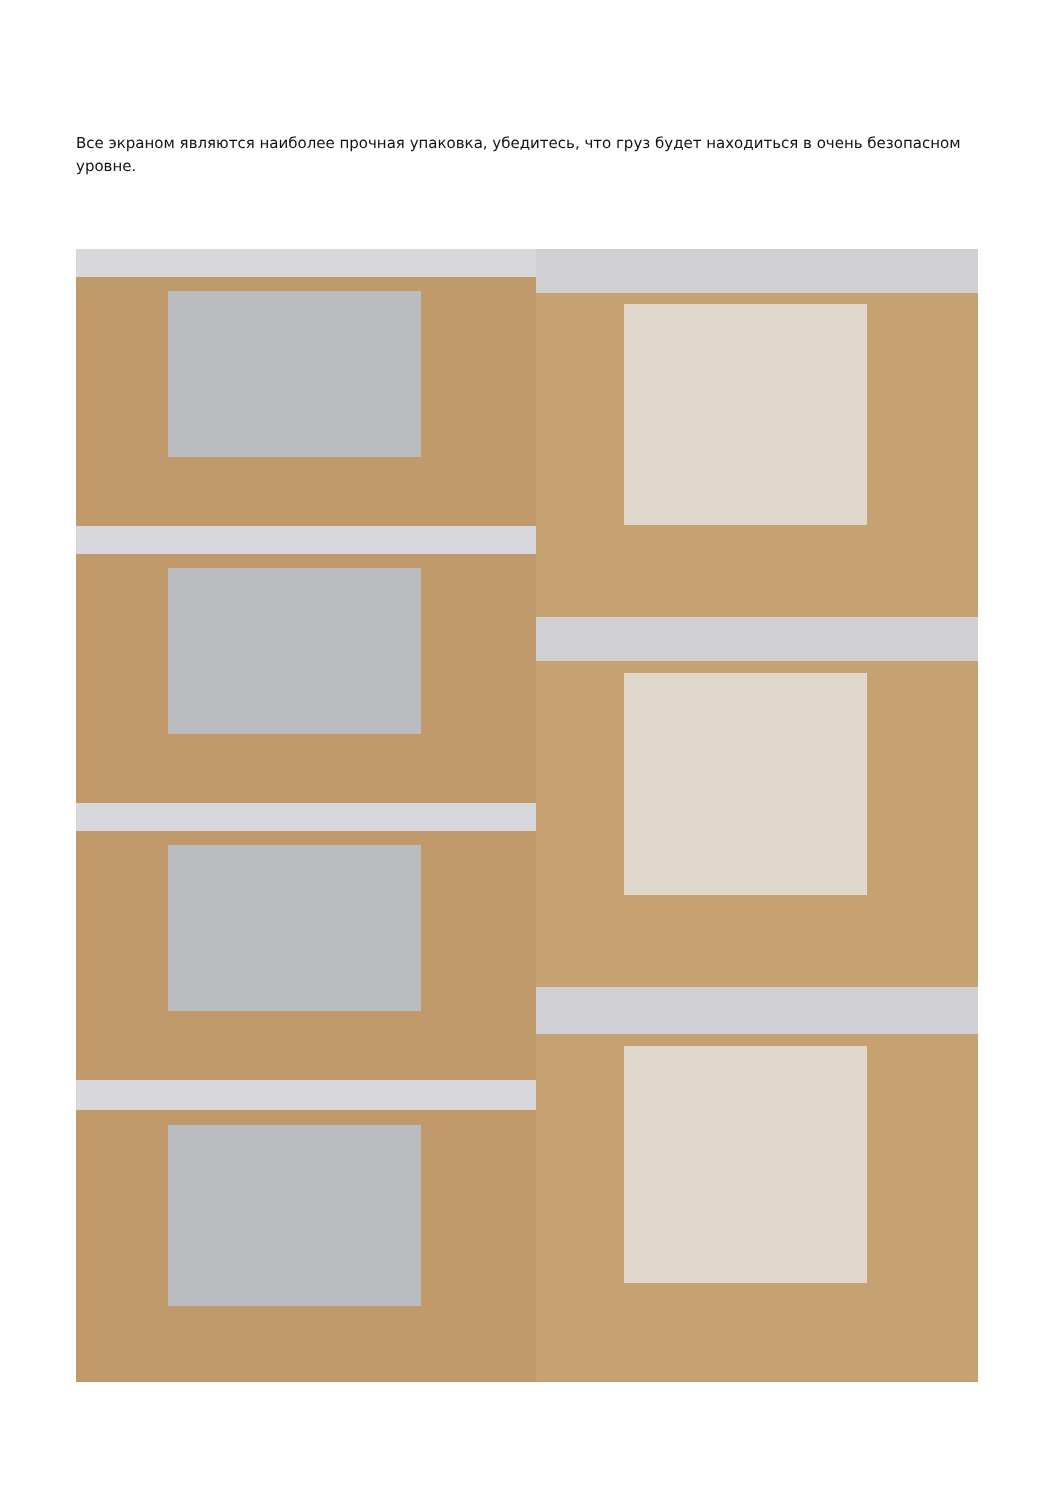Все экраном являются наиболее прочная упаковка, убедитесь, что груз будет находиться в очень безопасном уровне.